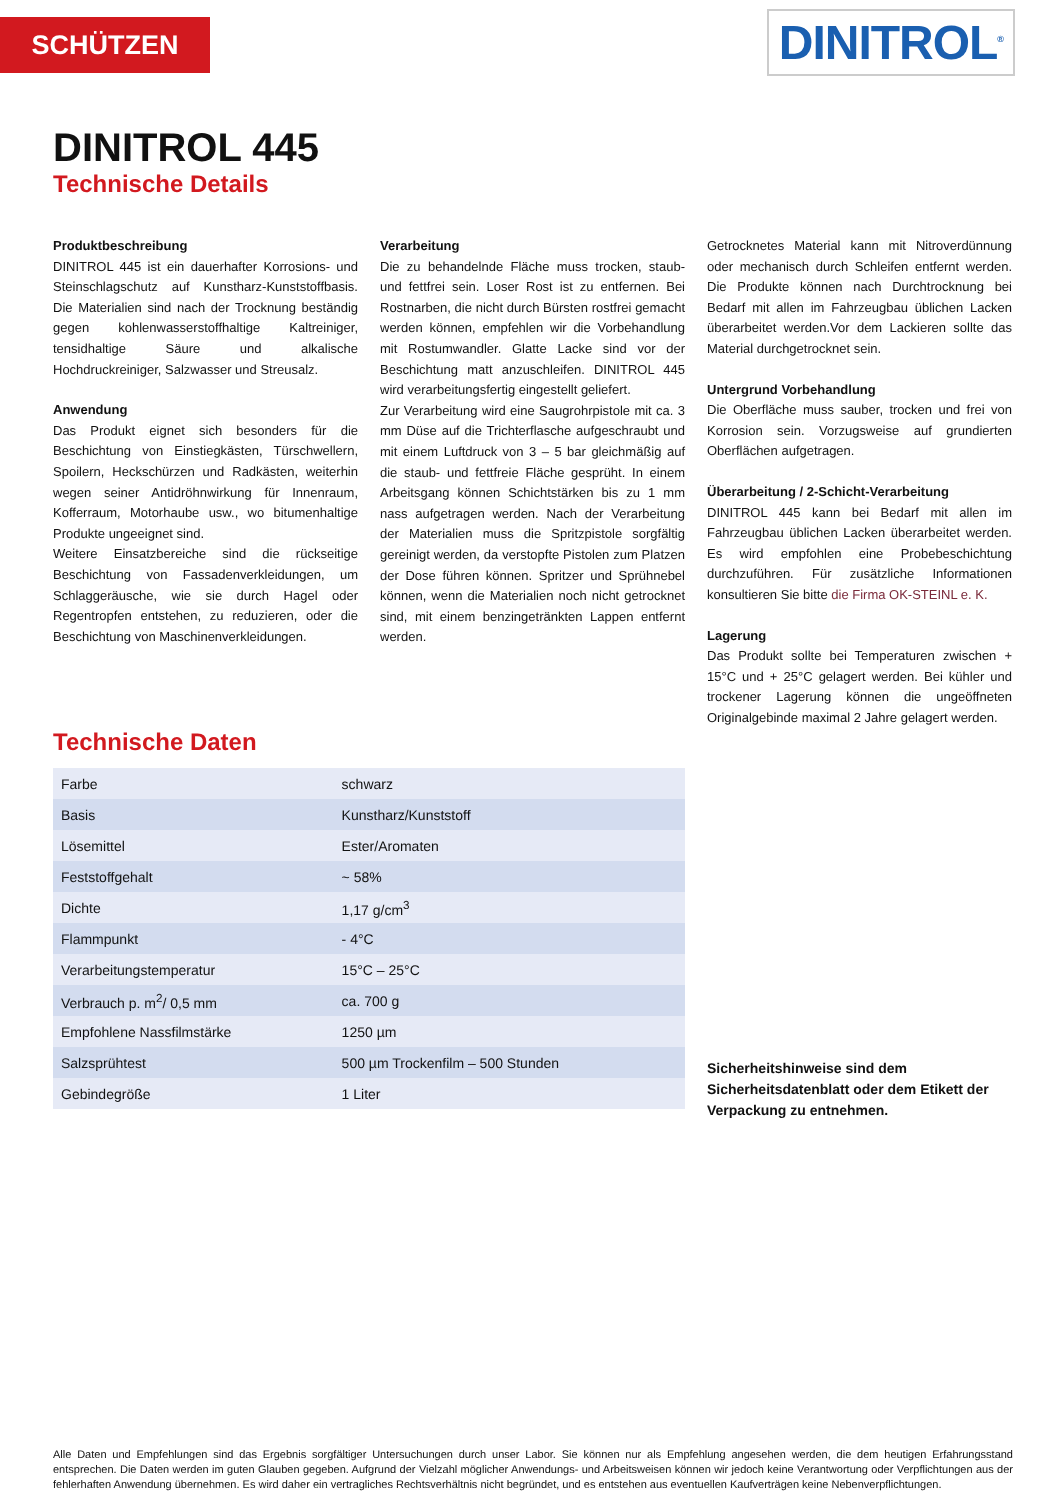SCHÜTZEN DINITROL<sup>®</sup>
DINITROL 445
Technische Details
Produktbeschreibung
DINITROL 445 ist ein dauerhafter Korrosions- und Steinschlagschutz auf Kunstharz-Kunststoffbasis. Die Materialien sind nach der Trocknung beständig gegen kohlenwasserstoffhaltige Kaltreiniger, tensidhaltige Säure und alkalische Hochdruckreiniger, Salzwasser und Streusalz.
Anwendung
Das Produkt eignet sich besonders für die Beschichtung von Einstiegkästen, Türschwellern, Spoilern, Heckschürzen und Radkästen, weiterhin wegen seiner Antidröhnwirkung für Innenraum, Kofferraum, Motorhaube usw., wo bitumenhaltige Produkte ungeeignet sind.
Weitere Einsatzbereiche sind die rückseitige Beschichtung von Fassadenverkleidungen, um Schlaggeräusche, wie sie durch Hagel oder Regentropfen entstehen, zu reduzieren, oder die Beschichtung von Maschinenverkleidungen.
Verarbeitung
Die zu behandelnde Fläche muss trocken, staub- und fettfrei sein. Loser Rost ist zu entfernen. Bei Rostnarben, die nicht durch Bürsten rostfrei gemacht werden können, empfehlen wir die Vorbehandlung mit Rostumwandler. Glatte Lacke sind vor der Beschichtung matt anzuschleifen. DINITROL 445 wird verarbeitungsfertig eingestellt geliefert.
Zur Verarbeitung wird eine Saugrohrpistole mit ca. 3 mm Düse auf die Trichterflasche aufgeschraubt und mit einem Luftdruck von 3 – 5 bar gleichmäßig auf die staub- und fettfreie Fläche gesprüht. In einem Arbeitsgang können Schichtstärken bis zu 1 mm nass aufgetragen werden. Nach der Verarbeitung der Materialien muss die Spritzpistole sorgfältig gereinigt werden, da verstopfte Pistolen zum Platzen der Dose führen können. Spritzer und Sprühnebel können, wenn die Materialien noch nicht getrocknet sind, mit einem benzingetränkten Lappen entfernt werden.
Getrocknetes Material kann mit Nitroverdünnung oder mechanisch durch Schleifen entfernt werden. Die Produkte können nach Durchtrocknung bei Bedarf mit allen im Fahrzeugbau üblichen Lacken überarbeitet werden.Vor dem Lackieren sollte das Material durchgetrocknet sein.
Untergrund Vorbehandlung
Die Oberfläche muss sauber, trocken und frei von Korrosion sein. Vorzugsweise auf grundierten Oberflächen aufgetragen.
Überarbeitung / 2-Schicht-Verarbeitung
DINITROL 445 kann bei Bedarf mit allen im Fahrzeugbau üblichen Lacken überarbeitet werden. Es wird empfohlen eine Probebeschichtung durchzuführen. Für zusätzliche Informationen konsultieren Sie bitte die Firma OK-STEINL e. K.
Lagerung
Das Produkt sollte bei Temperaturen zwischen + 15°C und + 25°C gelagert werden. Bei kühler und trockener Lagerung können die ungeöffneten Originalgebinde maximal 2 Jahre gelagert werden.
Technische Daten
| Farbe | schwarz |
| Basis | Kunstharz/Kunststoff |
| Lösemittel | Ester/Aromaten |
| Feststoffgehalt | ~ 58% |
| Dichte | 1,17 g/cm<sup>3</sup> |
| Flammpunkt | - 4°C |
| Verarbeitungstemperatur | 15°C – 25°C |
| Verbrauch p. m<sup>2</sup>/ 0,5 mm | ca. 700 g |
| Empfohlene Nassfilmstärke | 1250 µm |
| Salzsprühtest | 500 µm Trockenfilm – 500 Stunden |
| Gebindegröße | 1 Liter |
Sicherheitshinweise sind dem Sicherheitsdatenblatt oder dem Etikett der Verpackung zu entnehmen.
Alle Daten und Empfehlungen sind das Ergebnis sorgfältiger Untersuchungen durch unser Labor. Sie können nur als Empfehlung angesehen werden, die dem heutigen Erfahrungsstand entsprechen. Die Daten werden im guten Glauben gegeben. Aufgrund der Vielzahl möglicher Anwendungs- und Arbeitsweisen können wir jedoch keine Verantwortung oder Verpflichtungen aus der fehlerhaften Anwendung übernehmen. Es wird daher ein vertragliches Rechtsverhältnis nicht begründet, und es entstehen aus eventuellen Kaufverträgen keine Nebenverpflichtungen.